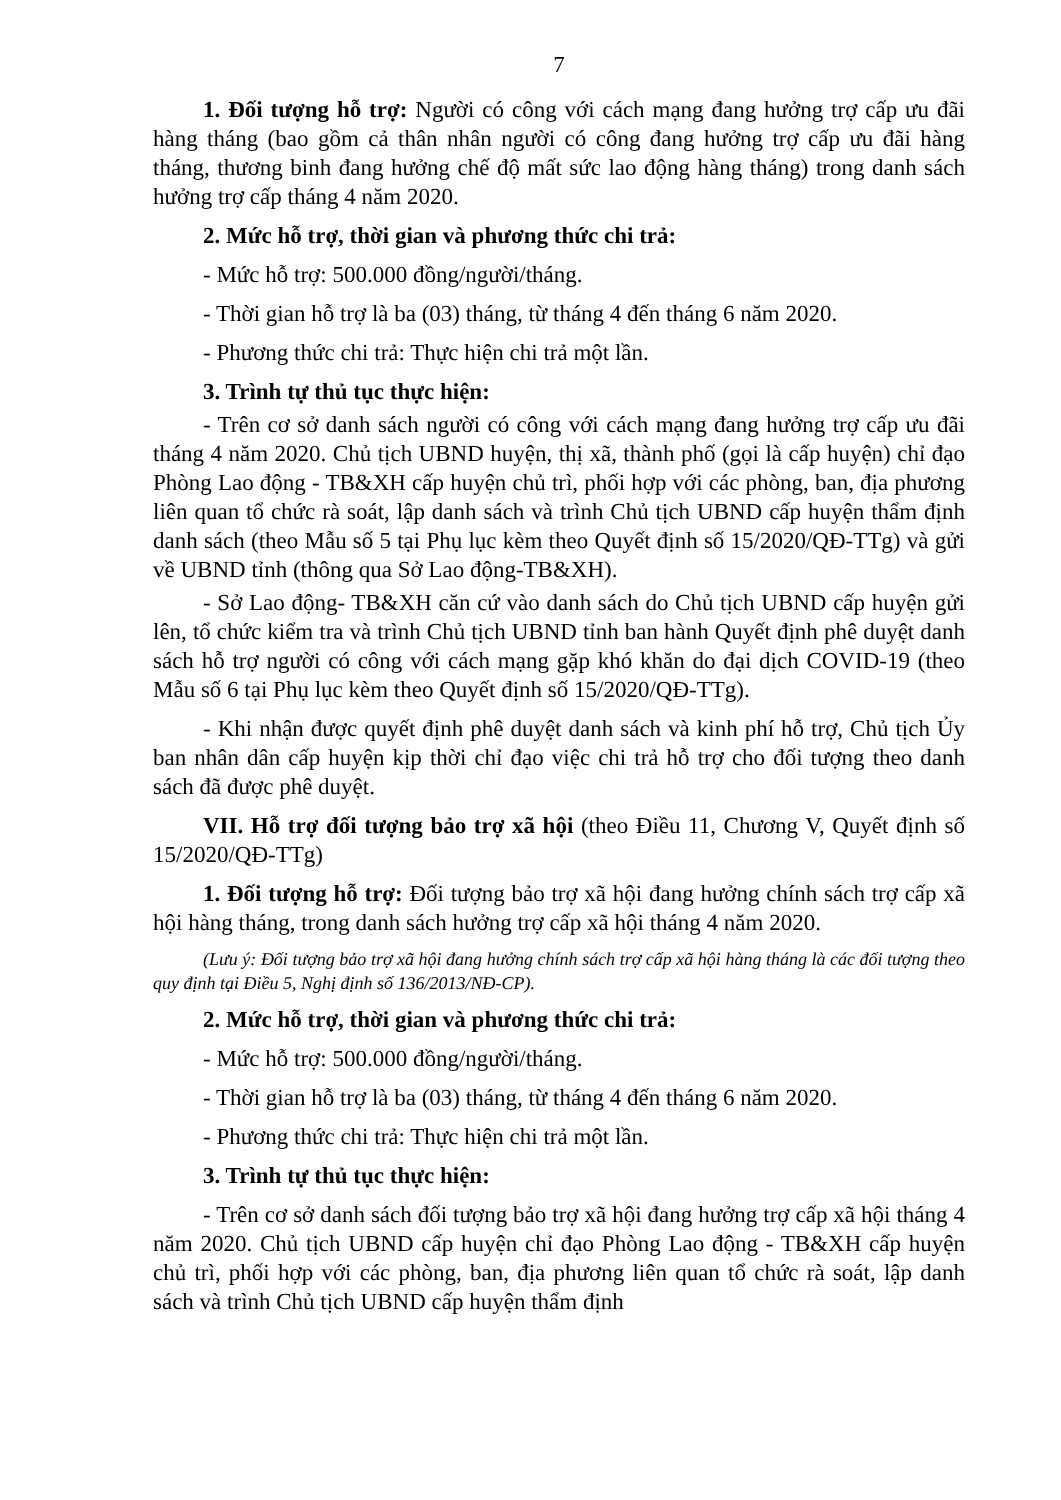7
1. Đối tượng hỗ trợ: Người có công với cách mạng đang hưởng trợ cấp ưu đãi hàng tháng (bao gồm cả thân nhân người có công đang hưởng trợ cấp ưu đãi hàng tháng, thương binh đang hưởng chế độ mất sức lao động hàng tháng) trong danh sách hưởng trợ cấp tháng 4 năm 2020.
2. Mức hỗ trợ, thời gian và phương thức chi trả:
- Mức hỗ trợ: 500.000 đồng/người/tháng.
- Thời gian hỗ trợ là ba (03) tháng, từ tháng 4 đến tháng 6 năm 2020.
- Phương thức chi trả: Thực hiện chi trả một lần.
3. Trình tự thủ tục thực hiện:
- Trên cơ sở danh sách người có công với cách mạng đang hưởng trợ cấp ưu đãi tháng 4 năm 2020. Chủ tịch UBND huyện, thị xã, thành phố (gọi là cấp huyện) chỉ đạo Phòng Lao động - TB&XH cấp huyện chủ trì, phối hợp với các phòng, ban, địa phương liên quan tổ chức rà soát, lập danh sách và trình Chủ tịch UBND cấp huyện thẩm định danh sách (theo Mẫu số 5 tại Phụ lục kèm theo Quyết định số 15/2020/QĐ-TTg) và gửi về UBND tỉnh (thông qua Sở Lao động-TB&XH).
- Sở Lao động- TB&XH căn cứ vào danh sách do Chủ tịch UBND cấp huyện gửi lên, tổ chức kiểm tra và trình Chủ tịch UBND tỉnh ban hành Quyết định phê duyệt danh sách hỗ trợ người có công với cách mạng gặp khó khăn do đại dịch COVID-19 (theo Mẫu số 6 tại Phụ lục kèm theo Quyết định số 15/2020/QĐ-TTg).
- Khi nhận được quyết định phê duyệt danh sách và kinh phí hỗ trợ, Chủ tịch Ủy ban nhân dân cấp huyện kịp thời chỉ đạo việc chi trả hỗ trợ cho đối tượng theo danh sách đã được phê duyệt.
VII. Hỗ trợ đối tượng bảo trợ xã hội (theo Điều 11, Chương V, Quyết định số 15/2020/QĐ-TTg)
1. Đối tượng hỗ trợ: Đối tượng bảo trợ xã hội đang hưởng chính sách trợ cấp xã hội hàng tháng, trong danh sách hưởng trợ cấp xã hội tháng 4 năm 2020.
(Lưu ý: Đối tượng bảo trợ xã hội đang hưởng chính sách trợ cấp xã hội hàng tháng là các đối tượng theo quy định tại Điều 5, Nghị định số 136/2013/NĐ-CP).
2. Mức hỗ trợ, thời gian và phương thức chi trả:
- Mức hỗ trợ: 500.000 đồng/người/tháng.
- Thời gian hỗ trợ là ba (03) tháng, từ tháng 4 đến tháng 6 năm 2020.
- Phương thức chi trả: Thực hiện chi trả một lần.
3. Trình tự thủ tục thực hiện:
- Trên cơ sở danh sách đối tượng bảo trợ xã hội đang hưởng trợ cấp xã hội tháng 4 năm 2020. Chủ tịch UBND cấp huyện chỉ đạo Phòng Lao động - TB&XH cấp huyện chủ trì, phối hợp với các phòng, ban, địa phương liên quan tổ chức rà soát, lập danh sách và trình Chủ tịch UBND cấp huyện thẩm định